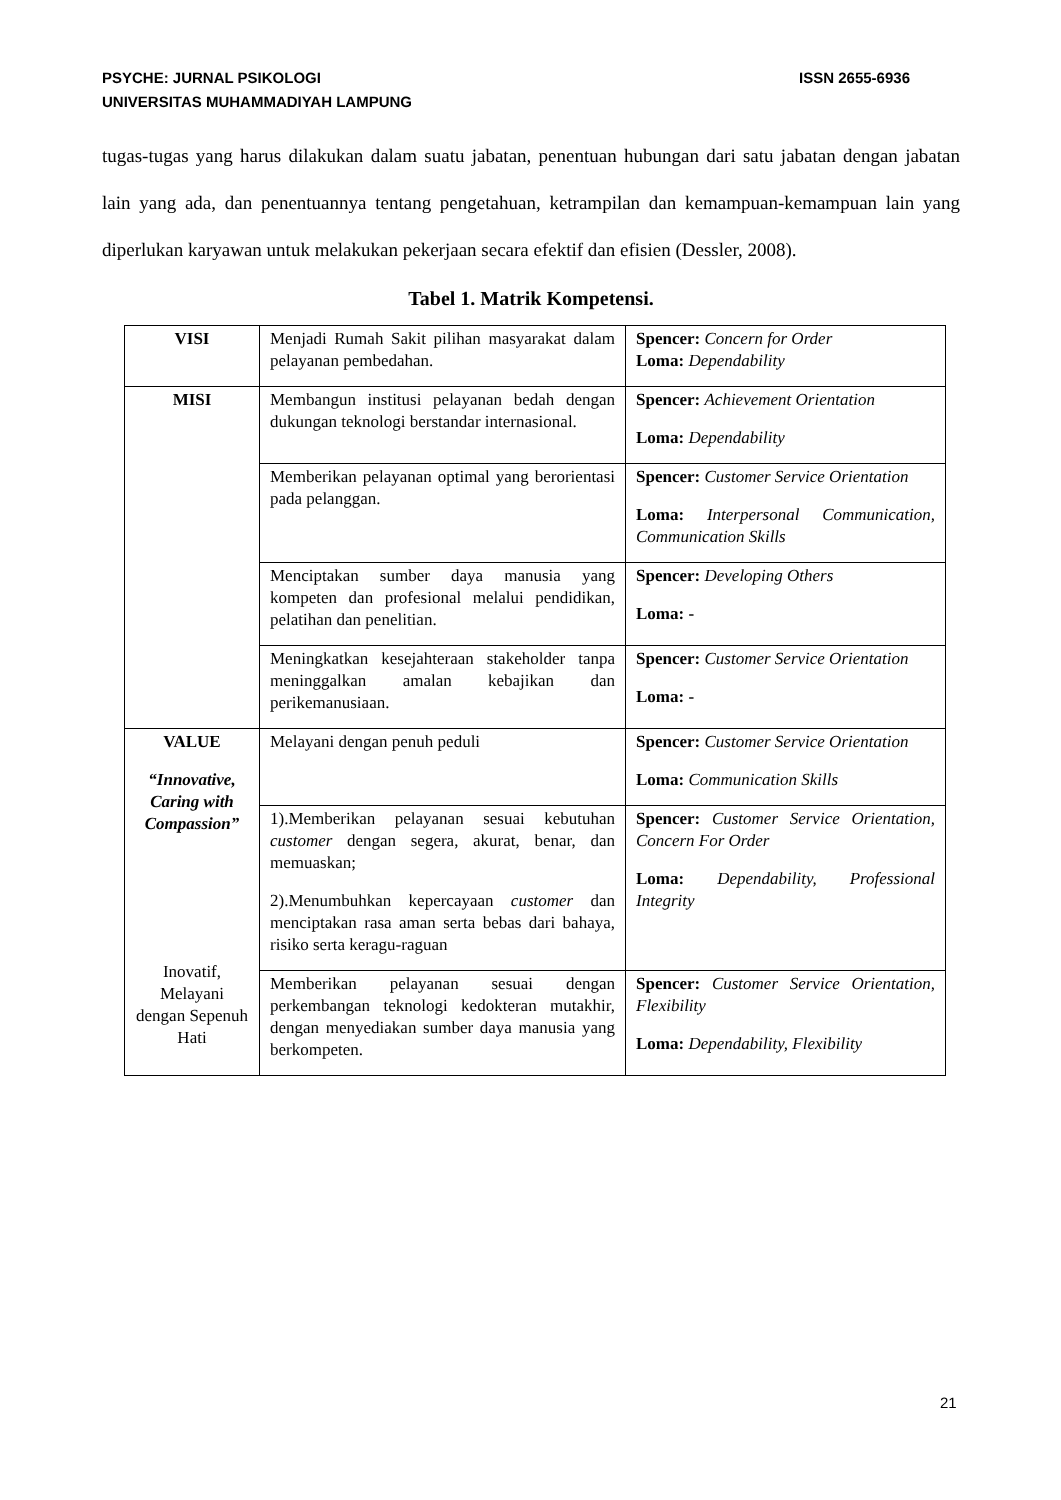ISSN 2655-6936 PSYCHE: JURNAL PSIKOLOGI
UNIVERSITAS MUHAMMADIYAH LAMPUNG
tugas-tugas yang harus dilakukan dalam suatu jabatan, penentuan hubungan dari satu jabatan dengan jabatan lain yang ada, dan penentuannya tentang pengetahuan, ketrampilan dan kemampuan-kemampuan lain yang diperlukan karyawan untuk melakukan pekerjaan secara efektif dan efisien (Dessler, 2008).
Tabel 1. Matrik Kompetensi.
| VISI | Menjadi Rumah Sakit pilihan masyarakat dalam pelayanan pembedahan. | Spencer: Concern for Order Loma: Dependability |
| MISI | Membangun institusi pelayanan bedah dengan dukungan teknologi berstandar internasional. | Spencer: Achievement Orientation Loma: Dependability |
| | Memberikan pelayanan optimal yang berorientasi pada pelanggan. | Spencer: Customer Service Orientation Loma: Interpersonal Communication, Communication Skills |
| | Menciptakan sumber daya manusia yang kompeten dan profesional melalui pendidikan, pelatihan dan penelitian. | Spencer: Developing Others Loma: - |
| | Meningkatkan kesejahteraan stakeholder tanpa meninggalkan amalan kebajikan dan perikemanusiaan. | Spencer: Customer Service Orientation Loma: - |
| VALUE “Innovative, Caring with Compassion” Inovatif, Melayani dengan Sepenuh Hati | Melayani dengan penuh peduli | Spencer: Customer Service Orientation Loma: Communication Skills |
| | 1).Memberikan pelayanan sesuai kebutuhan customer dengan segera, akurat, benar, dan memuaskan; 2).Menumbuhkan kepercayaan customer dan menciptakan rasa aman serta bebas dari bahaya, risiko serta keragu-raguan | Spencer: Customer Service Orientation, Concern For Order Loma: Dependability, Professional Integrity |
| | Memberikan pelayanan sesuai dengan perkembangan teknologi kedokteran mutakhir, dengan menyediakan sumber daya manusia yang berkompeten. | Spencer: Customer Service Orientation, Flexibility Loma: Dependability, Flexibility |
21